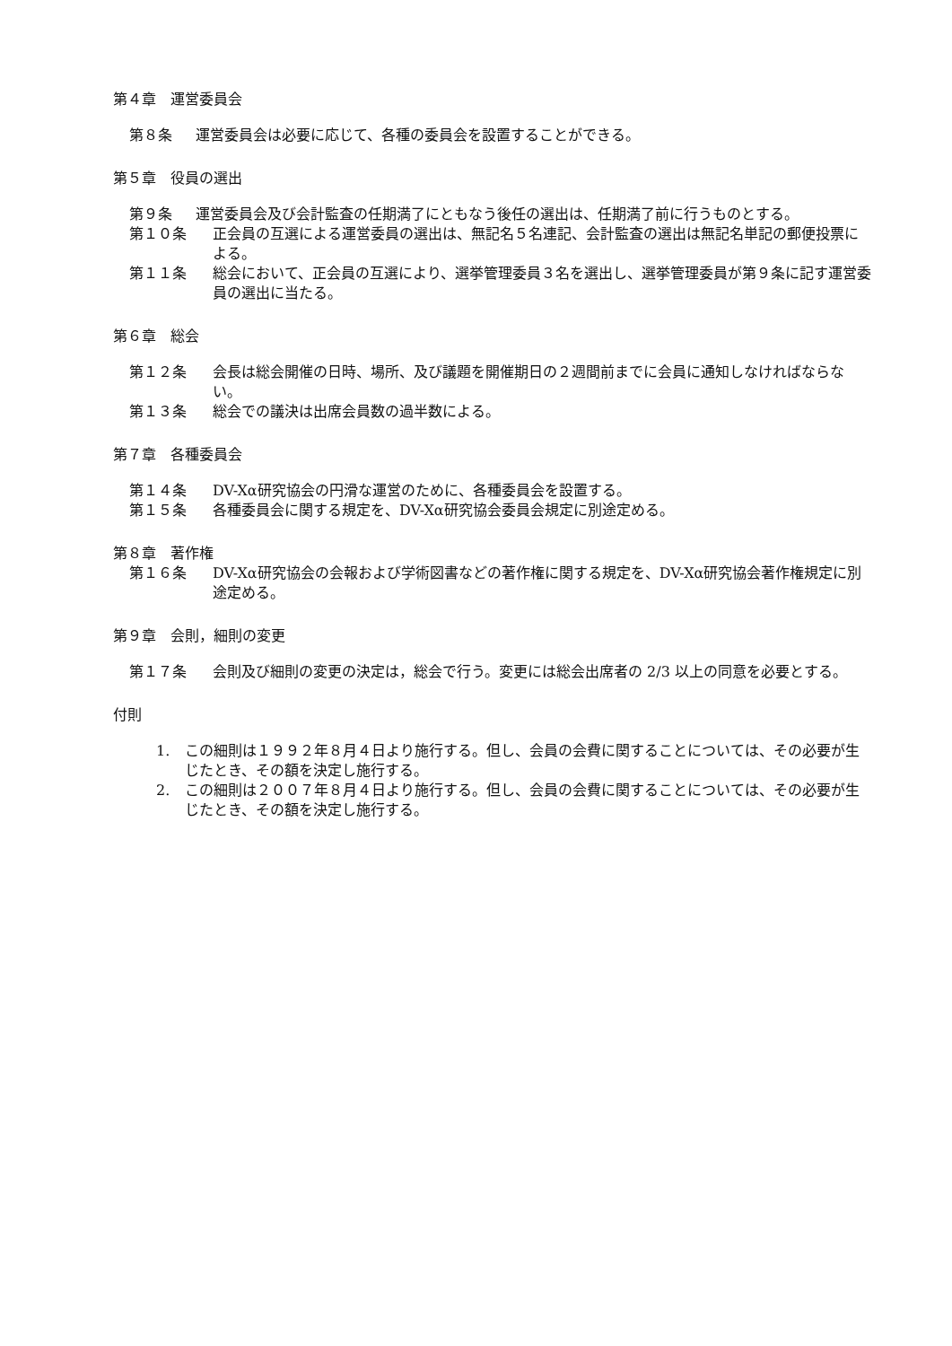第４章　運営委員会
第８条 運営委員会は必要に応じて、各種の委員会を設置することができる。
第５章　役員の選出
第９条 運営委員会及び会計監査の任期満了にともなう後任の選出は、任期満了前に行うものとする。
第１０条 正会員の互選による運営委員の選出は、無記名５名連記、会計監査の選出は無記名単記の郵便投票による。
第１１条 総会において、正会員の互選により、選挙管理委員３名を選出し、選挙管理委員が第９条に記す運営委員の選出に当たる。
第６章　総会
第１２条 会長は総会開催の日時、場所、及び議題を開催期日の２週間前までに会員に通知しなければならない。
第１３条 総会での議決は出席会員数の過半数による。
第７章　各種委員会
第１４条 DV-Xα研究協会の円滑な運営のために、各種委員会を設置する。
第１５条 各種委員会に関する規定を、DV-Xα研究協会委員会規定に別途定める。
第８章　著作権
第１６条 DV-Xα研究協会の会報および学術図書などの著作権に関する規定を、DV-Xα研究協会著作権規定に別途定める。
第９章　会則，細則の変更
第１７条 会則及び細則の変更の決定は，総会で行う。変更には総会出席者の 2/3 以上の同意を必要とする。
付則
1. この細則は１９９２年８月４日より施行する。但し、会員の会費に関することについては、その必要が生じたとき、その額を決定し施行する。
2. この細則は２００７年８月４日より施行する。但し、会員の会費に関することについては、その必要が生じたとき、その額を決定し施行する。